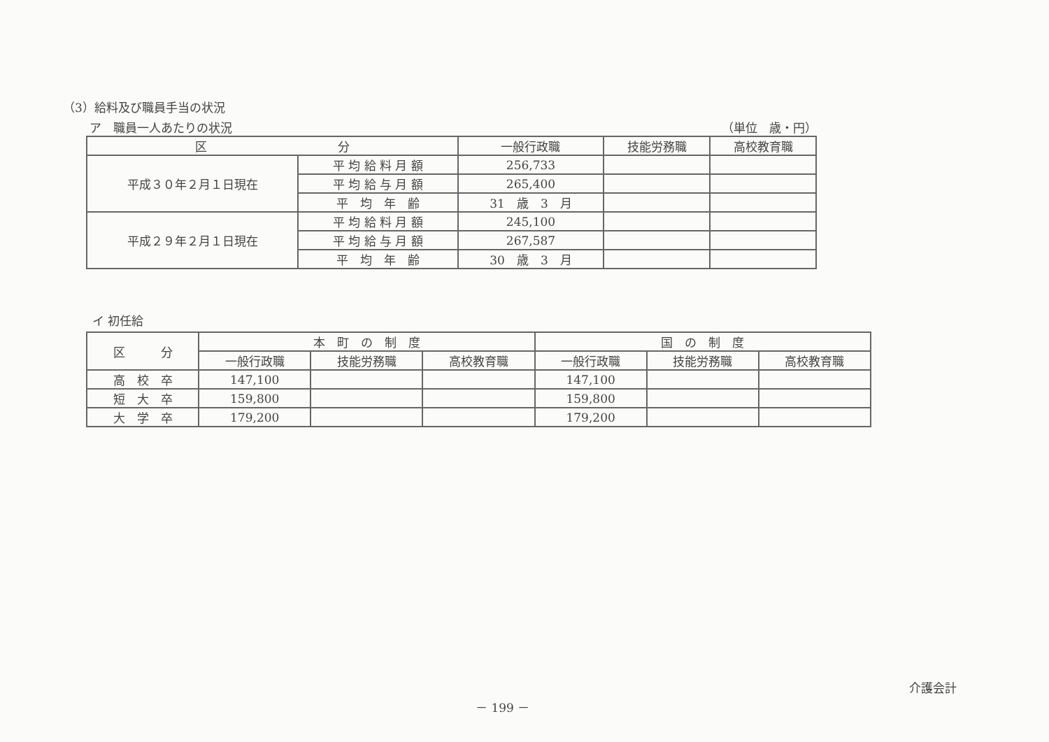（3）給料及び職員手当の状況
ア　職員一人あたりの状況 （単位　歳・円）
| 区 分 | | 一般行政職 | 技能労務職 | 高校教育職 |
| --- | --- | --- | --- | --- |
| 平成３０年２月１日現在 | 平 均 給 料 月 額 | 256,733 | | |
| | 平 均 給 与 月 額 | 265,400 | | |
| | 平 均 年 齢 | 31 歳 3 月 | | |
| 平成２９年２月１日現在 | 平 均 給 料 月 額 | 245,100 | | |
| | 平 均 給 与 月 額 | 267,587 | | |
| | 平 均 年 齢 | 30 歳 3 月 | | |
イ 初任給
| 区 分 | 本 町 の 制 度 | | | 国 の 制 度 | | |
| --- | --- | --- | --- | --- | --- | --- |
| | 一般行政職 | 技能労務職 | 高校教育職 | 一般行政職 | 技能労務職 | 高校教育職 |
| 高 校 卒 | 147,100 | | | 147,100 | | |
| 短 大 卒 | 159,800 | | | 159,800 | | |
| 大 学 卒 | 179,200 | | | 179,200 | | |
介護会計
－ 199 －